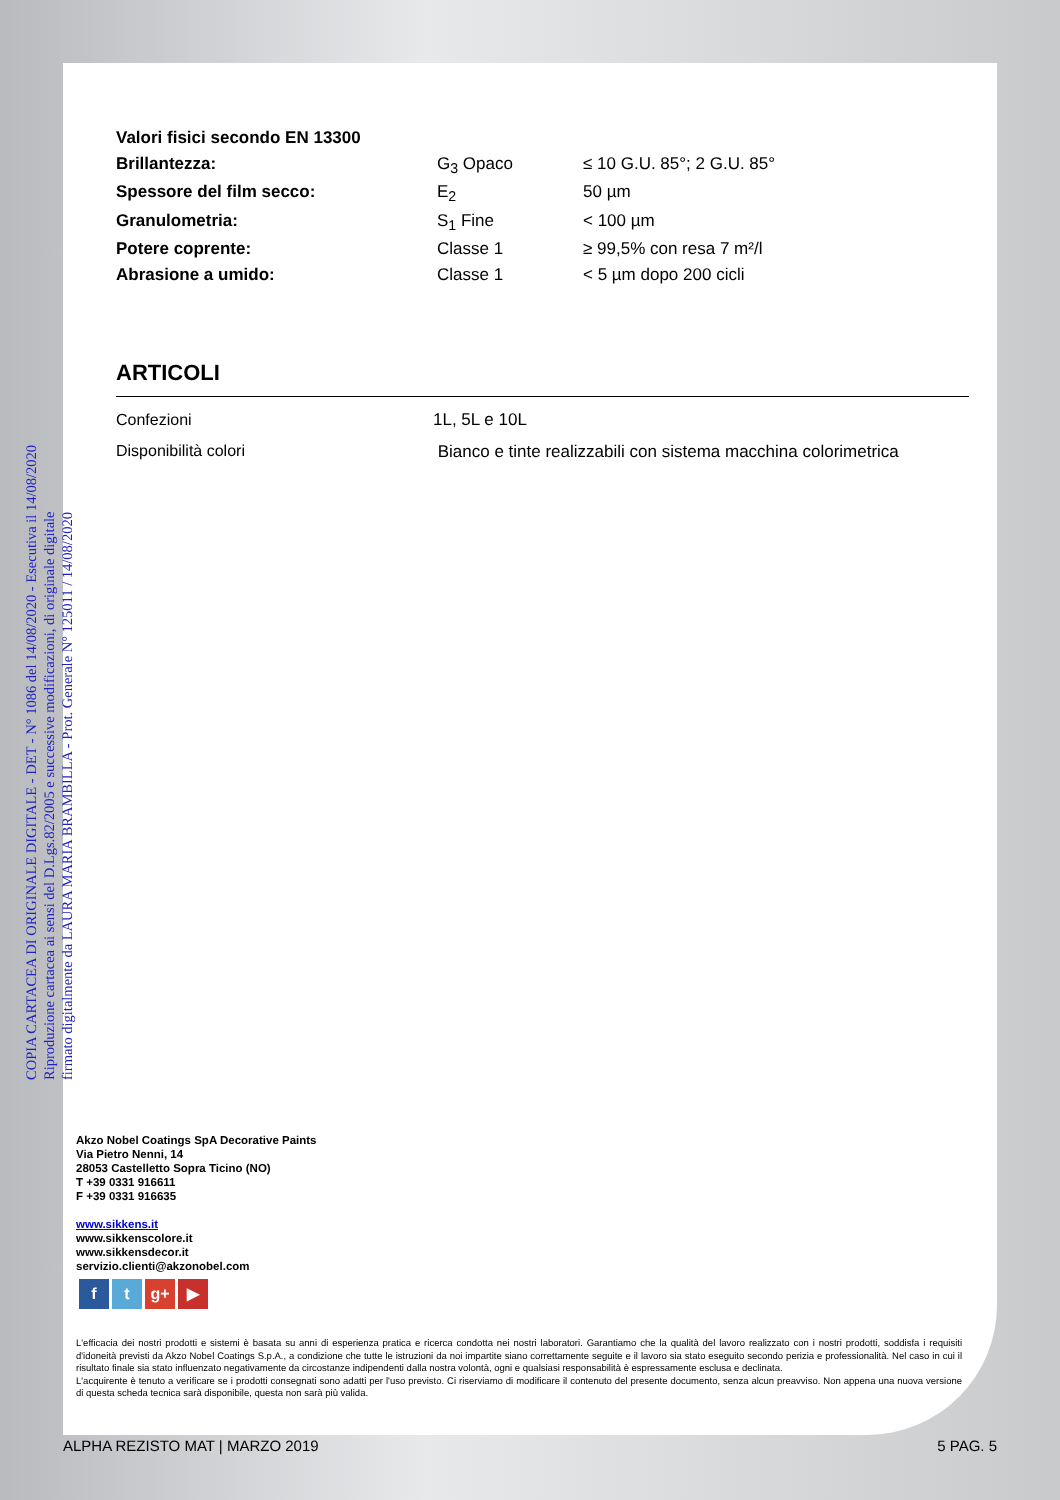COPIA CARTACEA DI ORIGINALE DIGITALE - DET - N° 1086 del 14/08/2020 - Esecutiva il 14/08/2020
Riproduzione cartacea ai sensi del D.Lgs.82/2005 e successive modificazioni, di originale digitale
firmato digitalmente da LAURA MARIA BRAMBILLA - Prot. Generale N° 125011 / 14/08/2020
| Valori fisici secondo EN 13300 | | |
| Brillantezza: | G<sub>3</sub> Opaco | ≤ 10 G.U. 85°; 2 G.U. 85° |
| Spessore del film secco: | E<sub>2</sub> | 50 µm |
| Granulometria: | S<sub>1</sub> Fine | < 100 µm |
| Potere coprente: | Classe 1 | ≥ 99,5% con resa 7 m²/l |
| Abrasione a umido: | Classe 1 | < 5 µm dopo 200 cicli |
ARTICOLI
| Confezioni | 1L, 5L e 10L |
| Disponibilità colori | Bianco e tinte realizzabili con sistema macchina colorimetrica |
Akzo Nobel Coatings SpA Decorative Paints
Via Pietro Nenni, 14
28053 Castelletto Sopra Ticino (NO)
T +39 0331 916611
F +39 0331 916635
www.sikkens.it
www.sikkenscolore.it
www.sikkensdecor.it
servizio.clienti@akzonobel.com
ft g+ ▶
L'efficacia dei nostri prodotti e sistemi è basata su anni di esperienza pratica e ricerca condotta nei nostri laboratori. Garantiamo che la qualità del lavoro realizzato con i nostri prodotti, soddisfa i requisiti d'idoneità previsti da Akzo Nobel Coatings S.p.A., a condizione che tutte le istruzioni da noi impartite siano correttamente seguite e il lavoro sia stato eseguito secondo perizia e professionalità. Nel caso in cui il risultato finale sia stato influenzato negativamente da circostanze indipendenti dalla nostra volontà, ogni e qualsiasi responsabilità è espressamente esclusa e declinata.
L'acquirente è tenuto a verificare se i prodotti consegnati sono adatti per l'uso previsto. Ci riserviamo di modificare il contenuto del presente documento, senza alcun preavviso. Non appena una nuova versione di questa scheda tecnica sarà disponibile, questa non sarà più valida.
ALPHA REZISTO MAT | MARZO 2019 5 PAG. 5